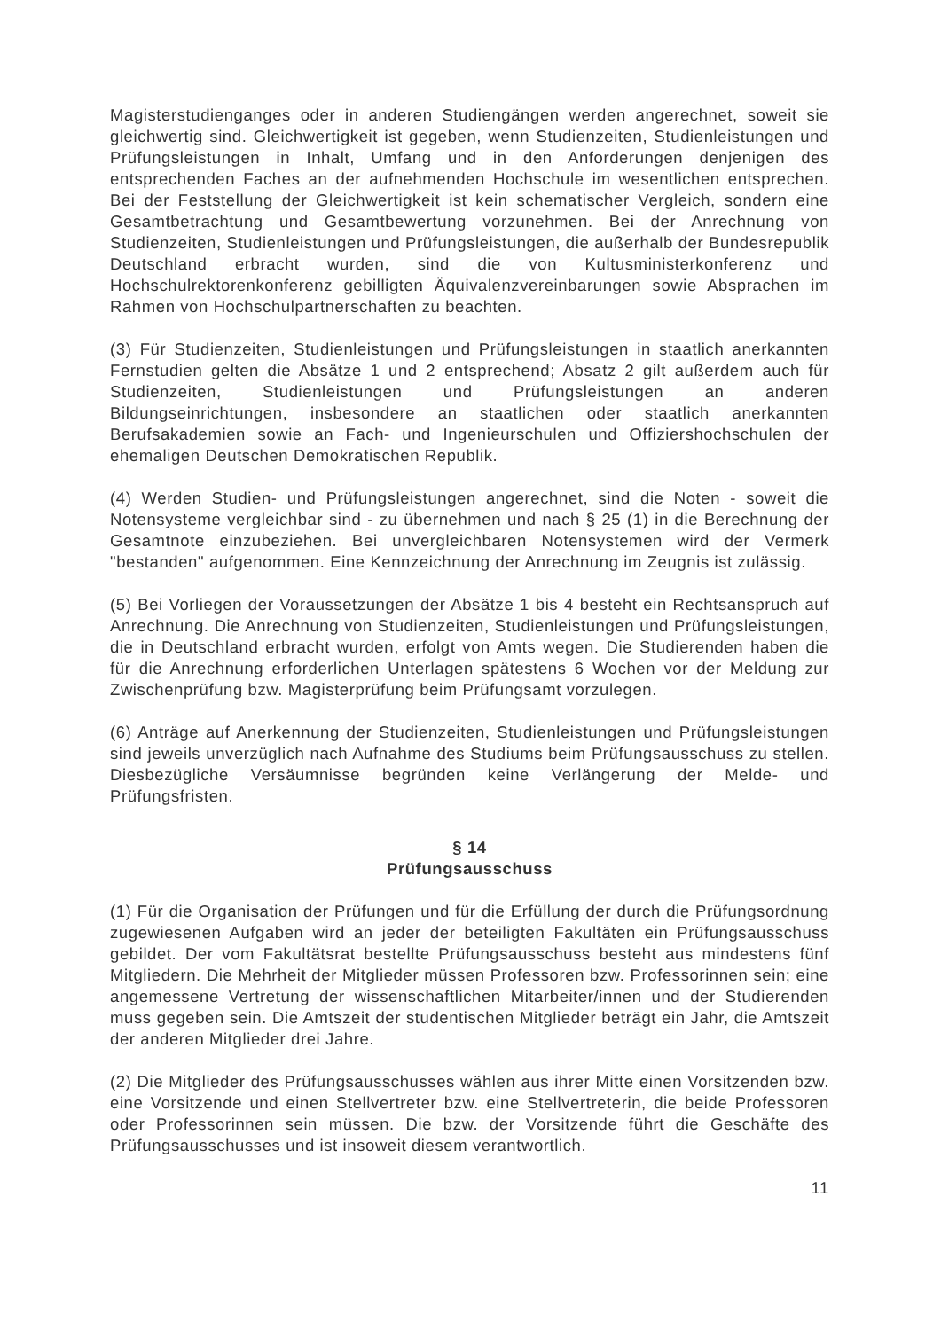Magisterstudienganges oder in anderen Studiengängen werden angerechnet, soweit sie gleichwertig sind. Gleichwertigkeit ist gegeben, wenn Studienzeiten, Studienleistungen und Prüfungsleistungen in Inhalt, Umfang und in den Anforderungen denjenigen des entsprechenden Faches an der aufnehmenden Hochschule im wesentlichen entsprechen. Bei der Feststellung der Gleichwertigkeit ist kein schematischer Vergleich, sondern eine Gesamtbetrachtung und Gesamtbewertung vorzunehmen. Bei der Anrechnung von Studienzeiten, Studienleistungen und Prüfungsleistungen, die außerhalb der Bundesrepublik Deutschland erbracht wurden, sind die von Kultusministerkonferenz und Hochschulrektorenkonferenz gebilligten Äquivalenzvereinbarungen sowie Absprachen im Rahmen von Hochschulpartnerschaften zu beachten.
(3) Für Studienzeiten, Studienleistungen und Prüfungsleistungen in staatlich anerkannten Fernstudien gelten die Absätze 1 und 2 entsprechend; Absatz 2 gilt außerdem auch für Studienzeiten, Studienleistungen und Prüfungsleistungen an anderen Bildungseinrichtungen, insbesondere an staatlichen oder staatlich anerkannten Berufsakademien sowie an Fach- und Ingenieurschulen und Offiziershochschulen der ehemaligen Deutschen Demokratischen Republik.
(4) Werden Studien- und Prüfungsleistungen angerechnet, sind die Noten - soweit die Notensysteme vergleichbar sind - zu übernehmen und nach § 25 (1) in die Berechnung der Gesamtnote einzubeziehen. Bei unvergleichbaren Notensystemen wird der Vermerk "bestanden" aufgenommen. Eine Kennzeichnung der Anrechnung im Zeugnis ist zulässig.
(5) Bei Vorliegen der Voraussetzungen der Absätze 1 bis 4 besteht ein Rechtsanspruch auf Anrechnung. Die Anrechnung von Studienzeiten, Studienleistungen und Prüfungsleistungen, die in Deutschland erbracht wurden, erfolgt von Amts wegen. Die Studierenden haben die für die Anrechnung erforderlichen Unterlagen spätestens 6 Wochen vor der Meldung zur Zwischenprüfung bzw. Magisterprüfung beim Prüfungsamt vorzulegen.
(6) Anträge auf Anerkennung der Studienzeiten, Studienleistungen und Prüfungsleistungen sind jeweils unverzüglich nach Aufnahme des Studiums beim Prüfungsausschuss zu stellen. Diesbezügliche Versäumnisse begründen keine Verlängerung der Melde- und Prüfungsfristen.
§ 14
Prüfungsausschuss
(1) Für die Organisation der Prüfungen und für die Erfüllung der durch die Prüfungsordnung zugewiesenen Aufgaben wird an jeder der beteiligten Fakultäten ein Prüfungsausschuss gebildet. Der vom Fakultätsrat bestellte Prüfungsausschuss besteht aus mindestens fünf Mitgliedern. Die Mehrheit der Mitglieder müssen Professoren bzw. Professorinnen sein; eine angemessene Vertretung der wissenschaftlichen Mitarbeiter/innen und der Studierenden muss gegeben sein. Die Amtszeit der studentischen Mitglieder beträgt ein Jahr, die Amtszeit der anderen Mitglieder drei Jahre.
(2) Die Mitglieder des Prüfungsausschusses wählen aus ihrer Mitte einen Vorsitzenden bzw. eine Vorsitzende und einen Stellvertreter bzw. eine Stellvertreterin, die beide Professoren oder Professorinnen sein müssen. Die bzw. der Vorsitzende führt die Geschäfte des Prüfungsausschusses und ist insoweit diesem verantwortlich.
11